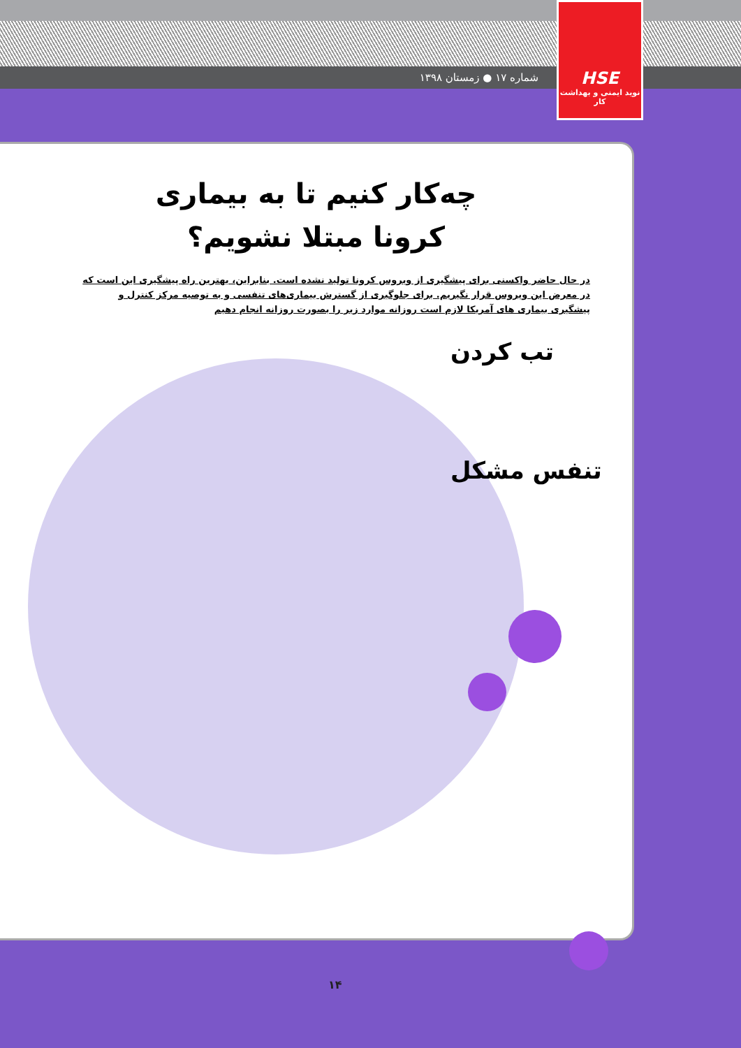شماره ۱۷ ● زمستان ۱۳۹۸
HSE
نوید ایمنی و بهداشت کار
چه‌کار کنیم تا به بیماری
کرونا مبتلا نشویم؟
در حال حاضر واکسنی برای پیشگیری از ویروس کرونا تولید نشده است. بنابراین، بهترین راه پیشگیری این است که در معرض این ویروس قرار نگیریم. برای جلوگیری از گسترش بیماری‌های تنفسی و به توصیه مرکز کنترل و پیشگیری بیماری های آمریکا لازم است روزانه موارد زیر را بصورت روزانه انجام دهیم
تب کردن
تنفس مشکل
۱۴